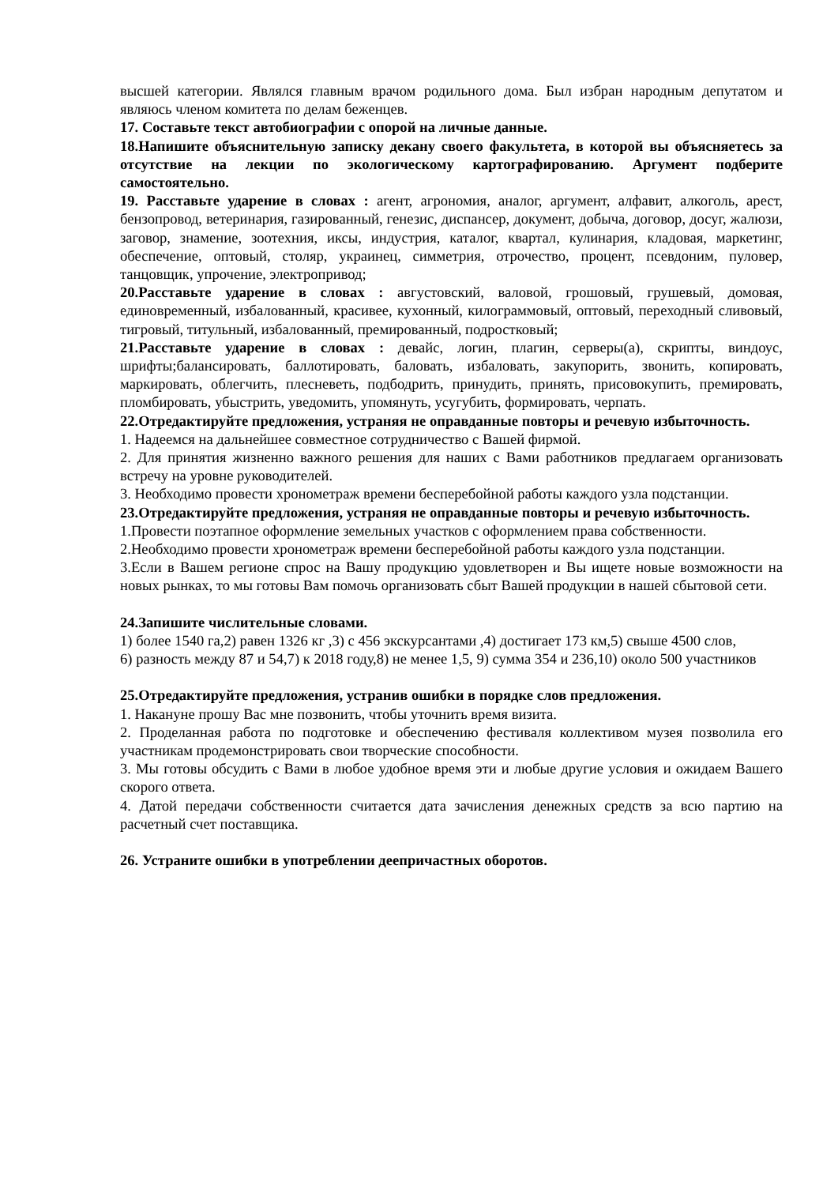высшей категории. Являлся главным врачом родильного дома. Был избран народным депутатом и являюсь членом комитета по делам беженцев.
17. Составьте текст автобиографии с опорой на личные данные.
18.Напишите объяснительную записку декану своего факультета, в которой вы объясняетесь за отсутствие на лекции по экологическому картографированию. Аргумент подберите самостоятельно.
19. Расставьте ударение в словах : агент, агрономия, аналог, аргумент, алфавит, алкоголь, арест, бензопровод, ветеринария, газированный, генезис, диспансер, документ, добыча, договор, досуг, жалюзи, заговор, знамение, зоотехния, иксы, индустрия, каталог, квартал, кулинария, кладовая, маркетинг, обеспечение, оптовый, столяр, украинец, симметрия, отрочество, процент, псевдоним, пуловер, танцовщик, упрочение, электропривод;
20.Расставьте ударение в словах : августовский, валовой, грошовый, грушевый, домовая, единовременный, избалованный, красивее, кухонный, килограммовый, оптовый, переходный сливовый, тигровый, титульный, избалованный, премированный, подростковый;
21.Расставьте ударение в словах : девайс, логин, плагин, серверы(а), скрипты, виндоус, шрифты;балансировать, баллотировать, баловать, избаловать, закупорить, звонить, копировать, маркировать, облегчить, плесневеть, подбодрить, принудить, принять, присовокупить, премировать, пломбировать, убыстрить, уведомить, упомянуть, усугубить, формировать, черпать.
22.Отредактируйте предложения, устраняя не оправданные повторы и речевую избыточность.
1. Надеемся на дальнейшее совместное сотрудничество с Вашей фирмой.
2. Для принятия жизненно важного решения для наших с Вами работников предлагаем организовать встречу на уровне руководителей.
3. Необходимо провести хронометраж времени бесперебойной работы каждого узла подстанции.
23.Отредактируйте предложения, устраняя не оправданные повторы и речевую избыточность.
1.Провести поэтапное оформление земельных участков с оформлением права собственности.
2.Необходимо провести хронометраж времени бесперебойной работы каждого узла подстанции.
3.Если в Вашем регионе спрос на Вашу продукцию удовлетворен и Вы ищете новые возможности на новых рынках, то мы готовы Вам помочь организовать сбыт Вашей продукции в нашей сбытовой сети.
24.Запишите числительные словами.
1) более 1540 га,2) равен 1326 кг ,3) с 456 экскурсантами ,4) достигает 173 км,5) свыше 4500 слов,
6) разность между 87 и 54,7) к 2018 году,8) не менее 1,5, 9) сумма 354 и 236,10) около 500 участников
25.Отредактируйте предложения, устранив ошибки в порядке слов предложения.
1. Накануне прошу Вас мне позвонить, чтобы уточнить время визита.
2. Проделанная работа по подготовке и обеспечению фестиваля коллективом музея позволила его участникам продемонстрировать свои творческие способности.
3. Мы готовы обсудить с Вами в любое удобное время эти и любые другие условия и ожидаем Вашего скорого ответа.
4. Датой передачи собственности считается дата зачисления денежных средств за всю партию на расчетный счет поставщика.
26. Устраните ошибки в употреблении деепричастных оборотов.